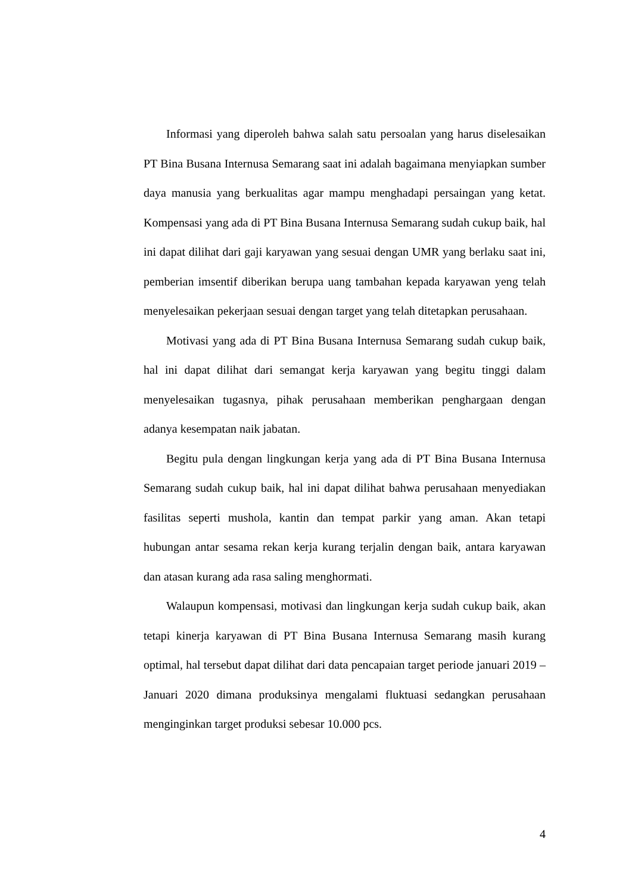Informasi yang diperoleh bahwa salah satu persoalan yang harus diselesaikan PT Bina Busana Internusa Semarang saat ini adalah bagaimana menyiapkan sumber daya manusia yang berkualitas agar mampu menghadapi persaingan yang ketat. Kompensasi yang ada di PT Bina Busana Internusa Semarang sudah cukup baik, hal ini dapat dilihat dari gaji karyawan yang sesuai dengan UMR yang berlaku saat ini, pemberian imsentif diberikan berupa uang tambahan kepada karyawan yeng telah menyelesaikan pekerjaan sesuai dengan target yang telah ditetapkan perusahaan.
Motivasi yang ada di PT Bina Busana Internusa Semarang sudah cukup baik, hal ini dapat dilihat dari semangat kerja karyawan yang begitu tinggi dalam menyelesaikan tugasnya, pihak perusahaan memberikan penghargaan dengan adanya kesempatan naik jabatan.
Begitu pula dengan lingkungan kerja yang ada di PT Bina Busana Internusa Semarang sudah cukup baik, hal ini dapat dilihat bahwa perusahaan menyediakan fasilitas seperti mushola, kantin dan tempat parkir yang aman. Akan tetapi hubungan antar sesama rekan kerja kurang terjalin dengan baik, antara karyawan dan atasan kurang ada rasa saling menghormati.
Walaupun kompensasi, motivasi dan lingkungan kerja sudah cukup baik, akan tetapi kinerja karyawan di PT Bina Busana Internusa Semarang masih kurang optimal, hal tersebut dapat dilihat dari data pencapaian target periode januari 2019 – Januari 2020 dimana produksinya mengalami fluktuasi sedangkan perusahaan menginginkan target produksi sebesar 10.000 pcs.
4